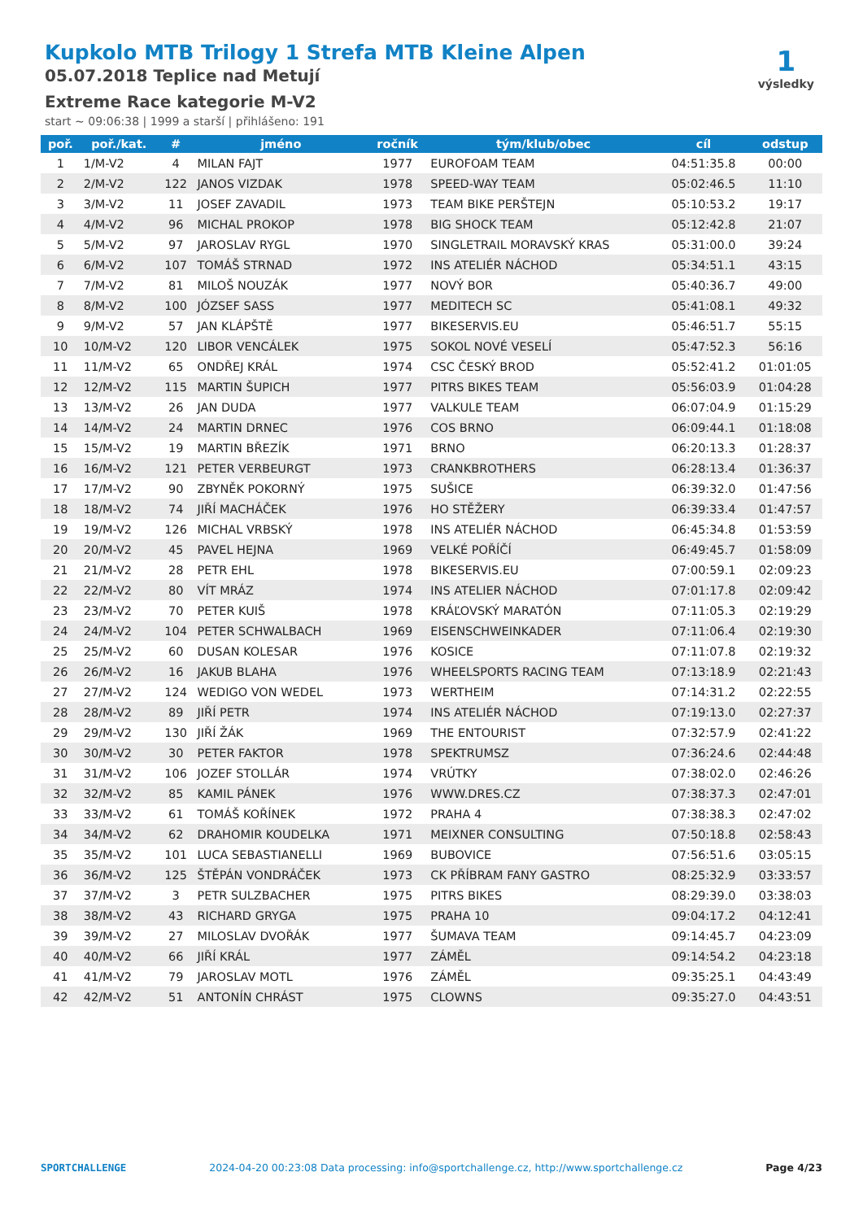Kupkolo MTB Trilogy 1 Strefa MTB Kleine Alpen
05.07.2018 Teplice nad Metují
Extreme Race kategorie M-V2
start ~ 09:06:38 | 1999 a starší | přihlášeno: 191
1
výsledky
| poř. | poř./kat. | # | jméno | ročník | tým/klub/obec | cíl | odstup |
| --- | --- | --- | --- | --- | --- | --- | --- |
| 1 | 1/M-V2 | 4 | MILAN FAJT | 1977 | EUROFOAM TEAM | 04:51:35.8 | 00:00 |
| 2 | 2/M-V2 | 122 | JANOS VIZDAK | 1978 | SPEED-WAY TEAM | 05:02:46.5 | 11:10 |
| 3 | 3/M-V2 | 11 | JOSEF ZAVADIL | 1973 | TEAM BIKE PERŠTEJN | 05:10:53.2 | 19:17 |
| 4 | 4/M-V2 | 96 | MICHAL PROKOP | 1978 | BIG SHOCK TEAM | 05:12:42.8 | 21:07 |
| 5 | 5/M-V2 | 97 | JAROSLAV RYGL | 1970 | SINGLETRAIL MORAVSKÝ KRAS | 05:31:00.0 | 39:24 |
| 6 | 6/M-V2 | 107 | TOMÁŠ STRNAD | 1972 | INS ATELIÉR NÁCHOD | 05:34:51.1 | 43:15 |
| 7 | 7/M-V2 | 81 | MILOŠ NOUZÁK | 1977 | NOVÝ BOR | 05:40:36.7 | 49:00 |
| 8 | 8/M-V2 | 100 | JÓZSEF SASS | 1977 | MEDITECH SC | 05:41:08.1 | 49:32 |
| 9 | 9/M-V2 | 57 | JAN KLÁPŠTĚ | 1977 | BIKESERVIS.EU | 05:46:51.7 | 55:15 |
| 10 | 10/M-V2 | 120 | LIBOR VENCÁLEK | 1975 | SOKOL NOVÉ VESELÍ | 05:47:52.3 | 56:16 |
| 11 | 11/M-V2 | 65 | ONDŘEJ KRÁL | 1974 | CSC ČESKÝ BROD | 05:52:41.2 | 01:01:05 |
| 12 | 12/M-V2 | 115 | MARTIN ŠUPICH | 1977 | PITRS BIKES TEAM | 05:56:03.9 | 01:04:28 |
| 13 | 13/M-V2 | 26 | JAN DUDA | 1977 | VALKULE TEAM | 06:07:04.9 | 01:15:29 |
| 14 | 14/M-V2 | 24 | MARTIN DRNEC | 1976 | COS BRNO | 06:09:44.1 | 01:18:08 |
| 15 | 15/M-V2 | 19 | MARTIN BŘEZÍK | 1971 | BRNO | 06:20:13.3 | 01:28:37 |
| 16 | 16/M-V2 | 121 | PETER VERBEURGT | 1973 | CRANKBROTHERS | 06:28:13.4 | 01:36:37 |
| 17 | 17/M-V2 | 90 | ZBYNĚK POKORNÝ | 1975 | SUŠICE | 06:39:32.0 | 01:47:56 |
| 18 | 18/M-V2 | 74 | JIŘÍ MACHÁČEK | 1976 | HO STĚŽERY | 06:39:33.4 | 01:47:57 |
| 19 | 19/M-V2 | 126 | MICHAL VRBSKÝ | 1978 | INS ATELIÉR NÁCHOD | 06:45:34.8 | 01:53:59 |
| 20 | 20/M-V2 | 45 | PAVEL HEJNA | 1969 | VELKÉ POŘÍČÍ | 06:49:45.7 | 01:58:09 |
| 21 | 21/M-V2 | 28 | PETR EHL | 1978 | BIKESERVIS.EU | 07:00:59.1 | 02:09:23 |
| 22 | 22/M-V2 | 80 | VÍT MRÁZ | 1974 | INS ATELIER NÁCHOD | 07:01:17.8 | 02:09:42 |
| 23 | 23/M-V2 | 70 | PETER KUIŠ | 1978 | KRÁĽOVSKÝ MARATÓN | 07:11:05.3 | 02:19:29 |
| 24 | 24/M-V2 | 104 | PETER SCHWALBACH | 1969 | EISENSCHWEINKADER | 07:11:06.4 | 02:19:30 |
| 25 | 25/M-V2 | 60 | DUSAN KOLESAR | 1976 | KOSICE | 07:11:07.8 | 02:19:32 |
| 26 | 26/M-V2 | 16 | JAKUB BLAHA | 1976 | WHEELSPORTS RACING TEAM | 07:13:18.9 | 02:21:43 |
| 27 | 27/M-V2 | 124 | WEDIGO VON WEDEL | 1973 | WERTHEIM | 07:14:31.2 | 02:22:55 |
| 28 | 28/M-V2 | 89 | JIŘÍ PETR | 1974 | INS ATELIÉR NÁCHOD | 07:19:13.0 | 02:27:37 |
| 29 | 29/M-V2 | 130 | JIŘÍ ŽÁK | 1969 | THE ENTOURIST | 07:32:57.9 | 02:41:22 |
| 30 | 30/M-V2 | 30 | PETER FAKTOR | 1978 | SPEKTRUMSZ | 07:36:24.6 | 02:44:48 |
| 31 | 31/M-V2 | 106 | JOZEF STOLLÁR | 1974 | VRÚTKY | 07:38:02.0 | 02:46:26 |
| 32 | 32/M-V2 | 85 | KAMIL PÁNEK | 1976 | WWW.DRES.CZ | 07:38:37.3 | 02:47:01 |
| 33 | 33/M-V2 | 61 | TOMÁŠ KOŘÍNEK | 1972 | PRAHA 4 | 07:38:38.3 | 02:47:02 |
| 34 | 34/M-V2 | 62 | DRAHOMIR KOUDELKA | 1971 | MEIXNER CONSULTING | 07:50:18.8 | 02:58:43 |
| 35 | 35/M-V2 | 101 | LUCA SEBASTIANELLI | 1969 | BUBOVICE | 07:56:51.6 | 03:05:15 |
| 36 | 36/M-V2 | 125 | ŠTĚPÁN VONDRÁČEK | 1973 | CK PŘÍBRAM FANY GASTRO | 08:25:32.9 | 03:33:57 |
| 37 | 37/M-V2 | 3 | PETR SULZBACHER | 1975 | PITRS BIKES | 08:29:39.0 | 03:38:03 |
| 38 | 38/M-V2 | 43 | RICHARD GRYGA | 1975 | PRAHA 10 | 09:04:17.2 | 04:12:41 |
| 39 | 39/M-V2 | 27 | MILOSLAV DVOŘÁK | 1977 | ŠUMAVA TEAM | 09:14:45.7 | 04:23:09 |
| 40 | 40/M-V2 | 66 | JIŘÍ KRÁL | 1977 | ZÁMĚL | 09:14:54.2 | 04:23:18 |
| 41 | 41/M-V2 | 79 | JAROSLAV MOTL | 1976 | ZÁMĚL | 09:35:25.1 | 04:43:49 |
| 42 | 42/M-V2 | 51 | ANTONÍN CHRÁST | 1975 | CLOWNS | 09:35:27.0 | 04:43:51 |
SPORTCHALLENGE 2024-04-20 00:23:08 Data processing: info@sportchallenge.cz, http://www.sportchallenge.cz Page 4/23